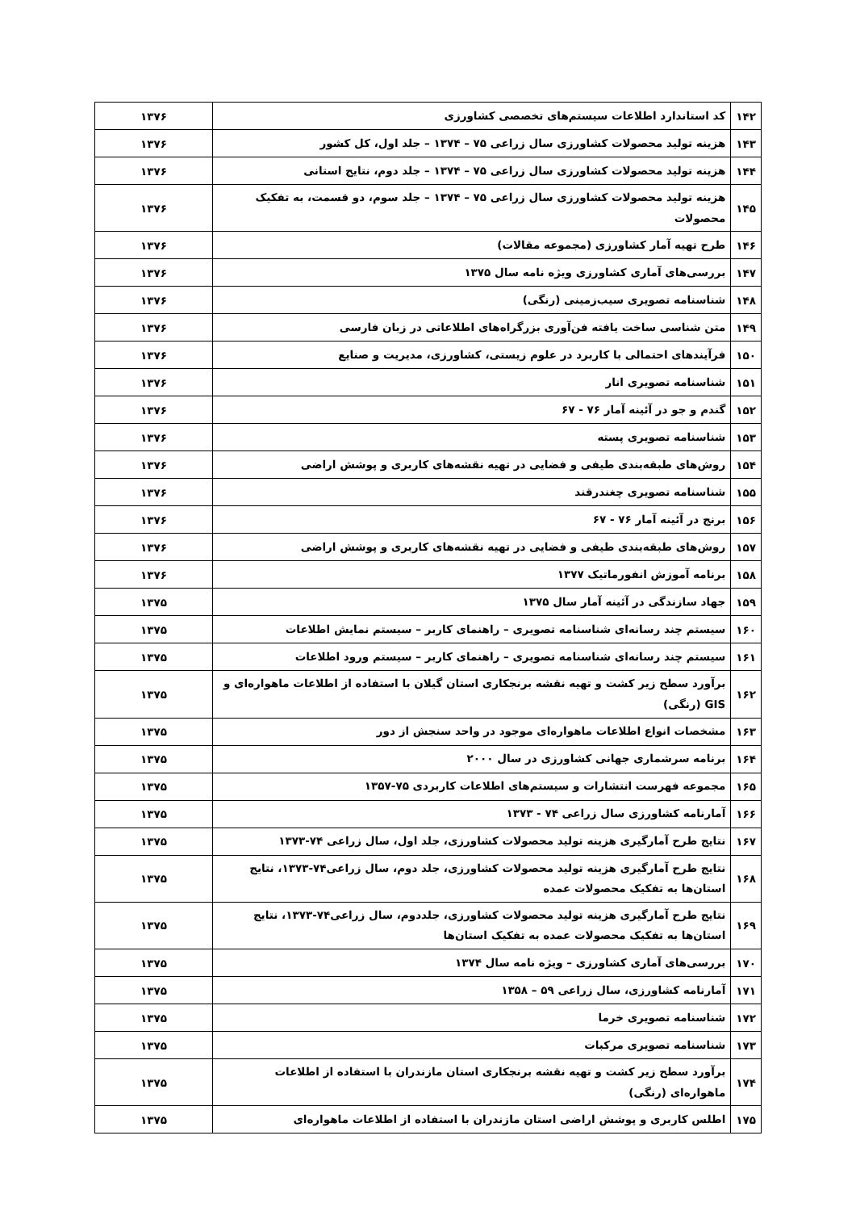| ۱۴۲ | کد استاندارد اطلاعات سیستم‌های تخصصی کشاورزی | ۱۳۷۶ |
| ۱۴۳ | هزینه تولید محصولات کشاورزی سال زراعی ۷۵ – ۱۳۷۴ – جلد اول، کل کشور | ۱۳۷۶ |
| ۱۴۴ | هزینه تولید محصولات کشاورزی سال زراعی ۷۵ – ۱۳۷۴ – جلد دوم، نتایج استانی | ۱۳۷۶ |
| ۱۴۵ | هزینه تولید محصولات کشاورزی سال زراعی ۷۵ – ۱۳۷۴ – جلد سوم، دو قسمت، به تفکیک محصولات | ۱۳۷۶ |
| ۱۴۶ | طرح تهیه آمار کشاورزی (مجموعه مقالات) | ۱۳۷۶ |
| ۱۴۷ | بررسی‌های آماری کشاورزی ویژه نامه سال ۱۳۷۵ | ۱۳۷۶ |
| ۱۴۸ | شناسنامه تصویری سیب‌زمینی (رنگی) | ۱۳۷۶ |
| ۱۴۹ | متن شناسی ساخت یافته فن‌آوری بزرگراه‌های اطلاعاتی در زبان فارسی | ۱۳۷۶ |
| ۱۵۰ | فرآیندهای احتمالی با کاربرد در علوم زیستی، کشاورزی، مدیریت و صنایع | ۱۳۷۶ |
| ۱۵۱ | شناسنامه تصویری انار | ۱۳۷۶ |
| ۱۵۲ | گندم و جو در آئینه آمار ۷۶ - ۶۷ | ۱۳۷۶ |
| ۱۵۳ | شناسنامه تصویری پسته | ۱۳۷۶ |
| ۱۵۴ | روش‌های طبقه‌بندی طیفی و فضایی در تهیه نقشه‌های کاربری و پوشش اراضی | ۱۳۷۶ |
| ۱۵۵ | شناسنامه تصویری چغندرقند | ۱۳۷۶ |
| ۱۵۶ | برنج در آئینه آمار ۷۶ - ۶۷ | ۱۳۷۶ |
| ۱۵۷ | روش‌های طبقه‌بندی طیفی و فضایی در تهیه نقشه‌های کاربری و پوشش اراضی | ۱۳۷۶ |
| ۱۵۸ | برنامه آموزش انفورماتیک ۱۳۷۷ | ۱۳۷۶ |
| ۱۵۹ | جهاد سازندگی در آئینه آمار سال ۱۳۷۵ | ۱۳۷۵ |
| ۱۶۰ | سیستم چند رسانه‌ای شناسنامه تصویری – راهنمای کاربر – سیستم نمایش اطلاعات | ۱۳۷۵ |
| ۱۶۱ | سیستم چند رسانه‌ای شناسنامه تصویری – راهنمای کاربر – سیستم ورود اطلاعات | ۱۳۷۵ |
| ۱۶۲ | برآورد سطح زیر کشت و تهیه نقشه برنجکاری استان گیلان با استفاده از اطلاعات ماهواره‌ای و GIS (رنگی) | ۱۳۷۵ |
| ۱۶۳ | مشخصات انواع اطلاعات ماهواره‌ای موجود در واحد سنجش از دور | ۱۳۷۵ |
| ۱۶۴ | برنامه سرشماری جهانی کشاورزی در سال ۲۰۰۰ | ۱۳۷۵ |
| ۱۶۵ | مجموعه فهرست انتشارات و سیستم‌های اطلاعات کاربردی ۷۵-۱۳۵۷ | ۱۳۷۵ |
| ۱۶۶ | آمارنامه کشاورزی سال زراعی ۷۴ - ۱۳۷۳ | ۱۳۷۵ |
| ۱۶۷ | نتایج طرح آمارگیری هزینه تولید محصولات کشاورزی، جلد اول، سال زراعی ۷۴-۱۳۷۳ | ۱۳۷۵ |
| ۱۶۸ | نتایج طرح آمارگیری هزینه تولید محصولات کشاورزی، جلد دوم، سال زراعی۷۴-۱۳۷۳، نتایج استان‌ها به تفکیک محصولات عمده | ۱۳۷۵ |
| ۱۶۹ | نتایج طرح آمارگیری هزینه تولید محصولات کشاورزی، جلددوم، سال زراعی۷۴-۱۳۷۳، نتایج استان‌ها به تفکیک محصولات عمده به تفکیک استان‌ها | ۱۳۷۵ |
| ۱۷۰ | بررسی‌های آماری کشاورزی – ویژه نامه سال ۱۳۷۴ | ۱۳۷۵ |
| ۱۷۱ | آمارنامه کشاورزی، سال زراعی ۵۹ – ۱۳۵۸ | ۱۳۷۵ |
| ۱۷۲ | شناسنامه تصویری خرما | ۱۳۷۵ |
| ۱۷۳ | شناسنامه تصویری مرکبات | ۱۳۷۵ |
| ۱۷۴ | برآورد سطح زیر کشت و تهیه نقشه برنجکاری استان مازندران با استفاده از اطلاعات ماهواره‌ای (رنگی) | ۱۳۷۵ |
| ۱۷۵ | اطلس کاربری و پوشش اراضی استان مازندران با استفاده از اطلاعات ماهواره‌ای | ۱۳۷۵ |